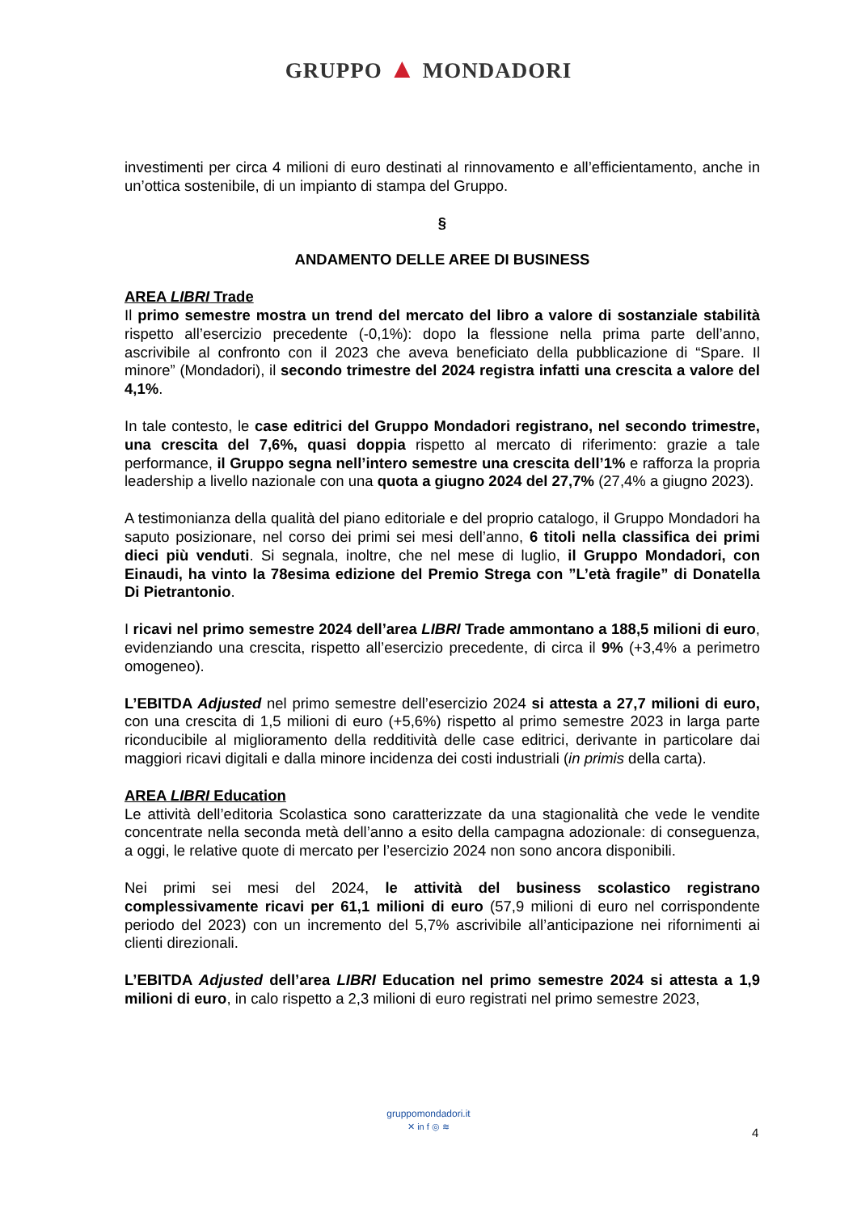GRUPPO ▲ MONDADORI
investimenti per circa 4 milioni di euro destinati al rinnovamento e all’efficientamento, anche in un’ottica sostenibile, di un impianto di stampa del Gruppo.
§
ANDAMENTO DELLE AREE DI BUSINESS
AREA LIBRI Trade
Il primo semestre mostra un trend del mercato del libro a valore di sostanziale stabilità rispetto all’esercizio precedente (-0,1%): dopo la flessione nella prima parte dell’anno, ascrivibile al confronto con il 2023 che aveva beneficiato della pubblicazione di “Spare. Il minore” (Mondadori), il secondo trimestre del 2024 registra infatti una crescita a valore del 4,1%.
In tale contesto, le case editrici del Gruppo Mondadori registrano, nel secondo trimestre, una crescita del 7,6%, quasi doppia rispetto al mercato di riferimento: grazie a tale performance, il Gruppo segna nell’intero semestre una crescita dell’1% e rafforza la propria leadership a livello nazionale con una quota a giugno 2024 del 27,7% (27,4% a giugno 2023).
A testimonianza della qualità del piano editoriale e del proprio catalogo, il Gruppo Mondadori ha saputo posizionare, nel corso dei primi sei mesi dell’anno, 6 titoli nella classifica dei primi dieci più venduti. Si segnala, inoltre, che nel mese di luglio, il Gruppo Mondadori, con Einaudi, ha vinto la 78esima edizione del Premio Strega con ”L’età fragile” di Donatella Di Pietrantonio.
I ricavi nel primo semestre 2024 dell’area LIBRI Trade ammontano a 188,5 milioni di euro, evidenziando una crescita, rispetto all’esercizio precedente, di circa il 9% (+3,4% a perimetro omogeneo).
L’EBITDA Adjusted nel primo semestre dell’esercizio 2024 si attesta a 27,7 milioni di euro, con una crescita di 1,5 milioni di euro (+5,6%) rispetto al primo semestre 2023 in larga parte riconducibile al miglioramento della redditività delle case editrici, derivante in particolare dai maggiori ricavi digitali e dalla minore incidenza dei costi industriali (in primis della carta).
AREA LIBRI Education
Le attività dell’editoria Scolastica sono caratterizzate da una stagionalità che vede le vendite concentrate nella seconda metà dell’anno a esito della campagna adozionale: di conseguenza, a oggi, le relative quote di mercato per l’esercizio 2024 non sono ancora disponibili.
Nei primi sei mesi del 2024, le attività del business scolastico registrano complessivamente ricavi per 61,1 milioni di euro (57,9 milioni di euro nel corrispondente periodo del 2023) con un incremento del 5,7% ascrivibile all’anticipazione nei rifornimenti ai clienti direzionali.
L’EBITDA Adjusted dell’area LIBRI Education nel primo semestre 2024 si attesta a 1,9 milioni di euro, in calo rispetto a 2,3 milioni di euro registrati nel primo semestre 2023,
gruppomondadori.it
✕ in f ◎ ≋
4